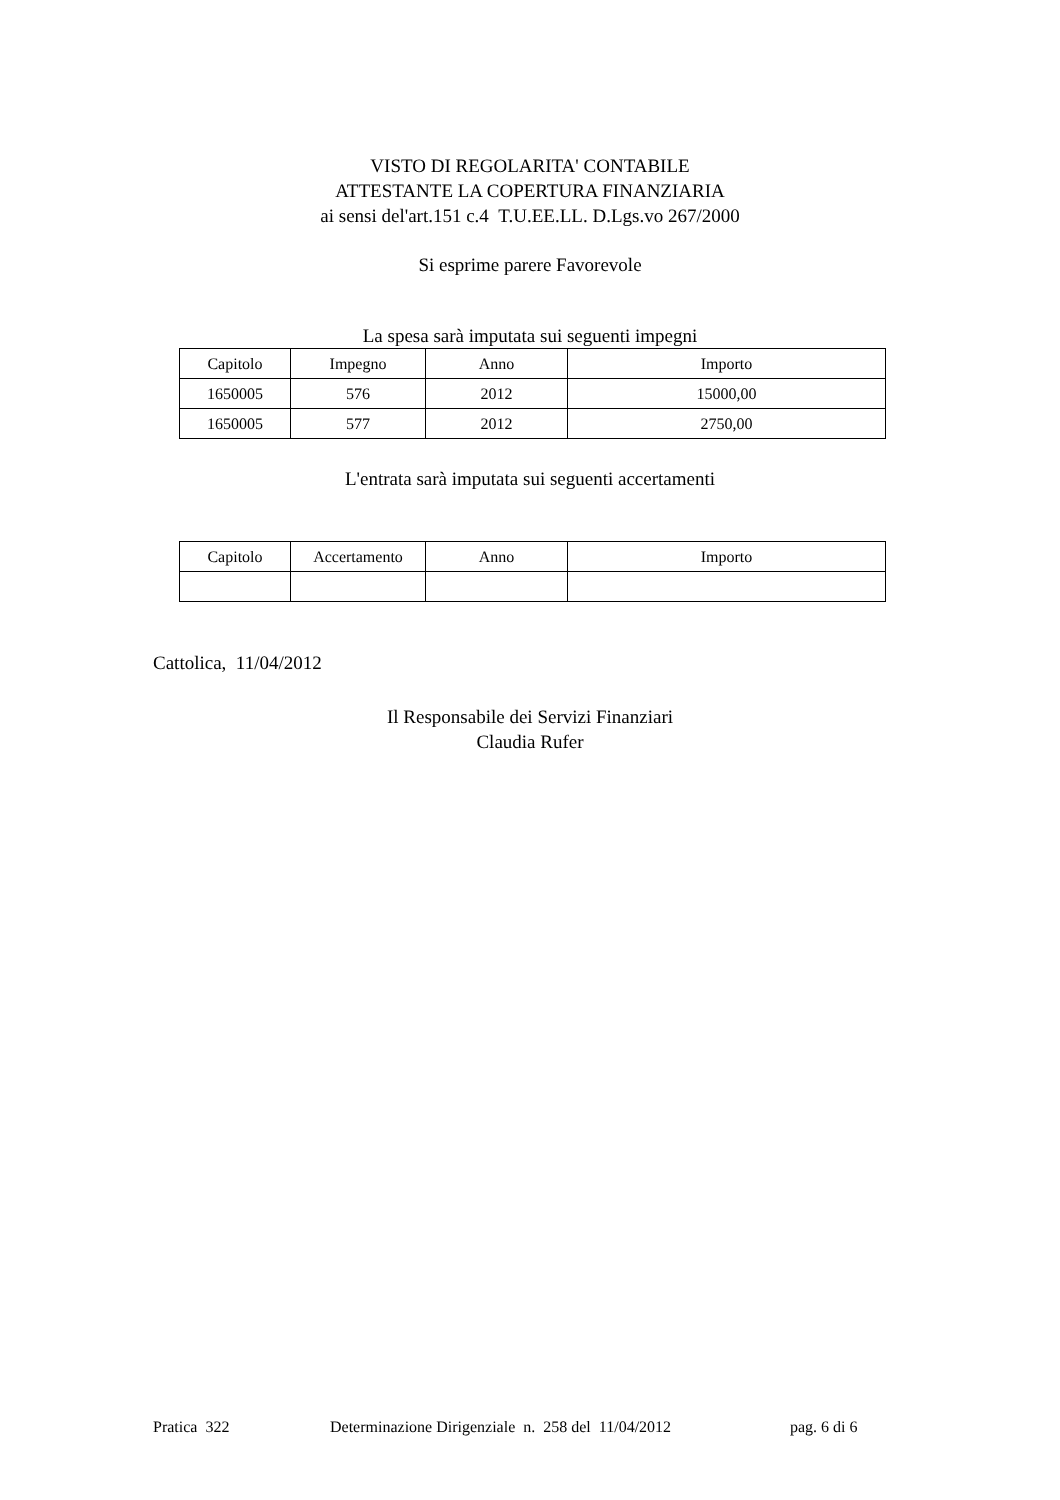VISTO DI REGOLARITA' CONTABILE
ATTESTANTE LA COPERTURA FINANZIARIA
ai sensi del'art.151 c.4 T.U.EE.LL. D.Lgs.vo 267/2000
Si esprime parere Favorevole
La spesa sarà imputata sui seguenti impegni
| Capitolo | Impegno | Anno | Importo |
| --- | --- | --- | --- |
| 1650005 | 576 | 2012 | 15000,00 |
| 1650005 | 577 | 2012 | 2750,00 |
L'entrata sarà imputata sui seguenti accertamenti
| Capitolo | Accertamento | Anno | Importo |
| --- | --- | --- | --- |
Cattolica, 11/04/2012
Il Responsabile dei Servizi Finanziari
Claudia Rufer
Pratica 322
Determinazione Dirigenziale n. 258 del 11/04/2012 pag. 6 di 6